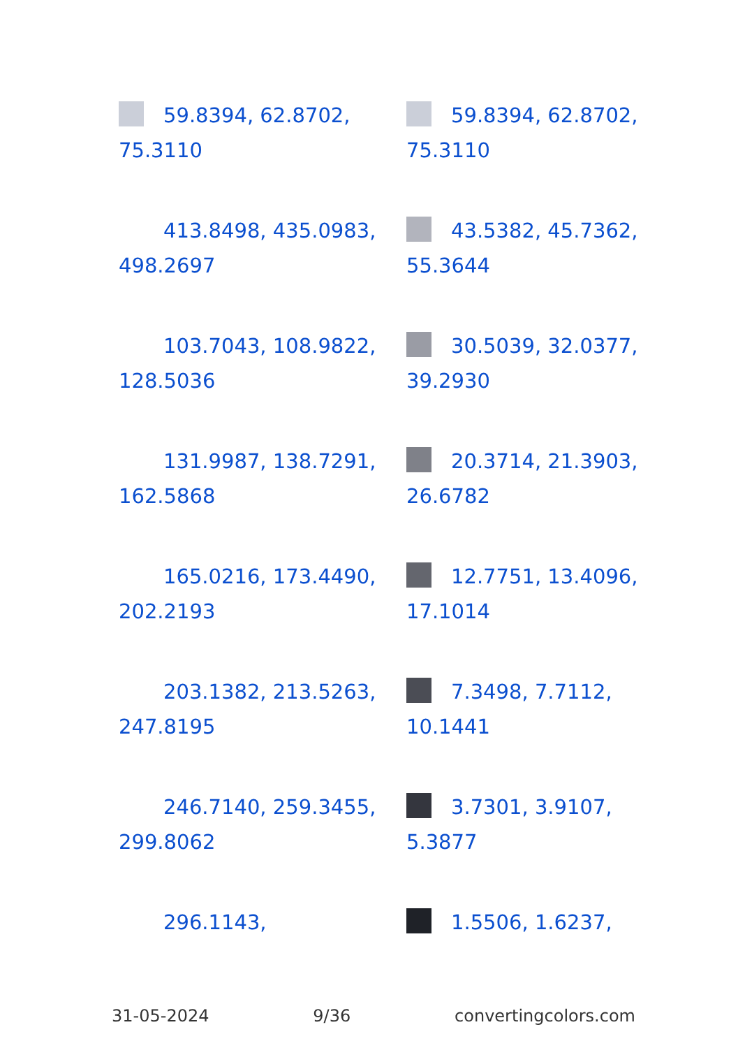| 59.8394, 62.8702, 75.3110 | 59.8394, 62.8702, 75.3110 |
| 413.8498, 435.0983, 498.2697 | 43.5382, 45.7362, 55.3644 |
| 103.7043, 108.9822, 128.5036 | 30.5039, 32.0377, 39.2930 |
| 131.9987, 138.7291, 162.5868 | 20.3714, 21.3903, 26.6782 |
| 165.0216, 173.4490, 202.2193 | 12.7751, 13.4096, 17.1014 |
| 203.1382, 213.5263, 247.8195 | 7.3498, 7.7112, 10.1441 |
| 246.7140, 259.3455, 299.8062 | 3.7301, 3.9107, 5.3877 |
| 296.1143, | 1.5506, 1.6237, |
31-05-2024 9/36 convertingcolors.com